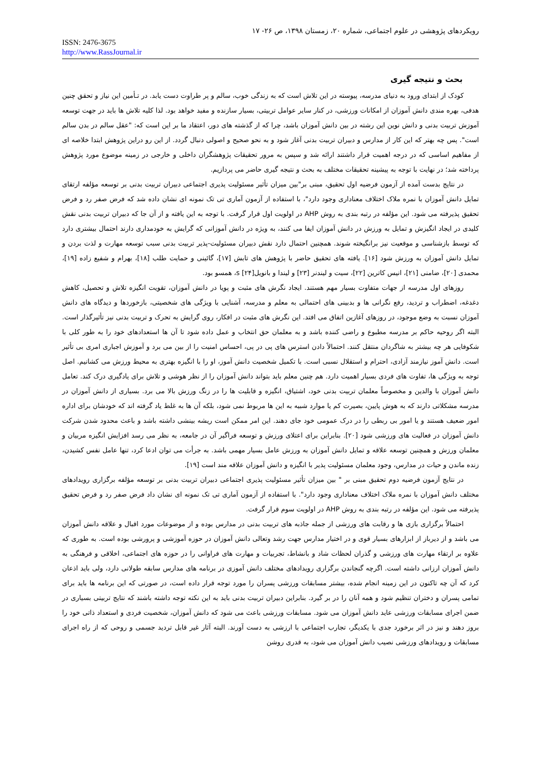رویکردهای پژوهشی در علوم اجتماعی، شماره ۲۰، زمستان ۱۳۹۸، ص ۲۶- ۱۷
ISSN: 2476-3675
http://www.RassJournal.ir
بحث و نتیجه گیری
کودک از ابتدای ورود به دنیای مدرسه، پیوسته در این تلاش است که به زندگی خوب، سالم و پر طراوت دست یابد. در تـأمین این نیاز و تحقق چنین هدفی، بهره مندی دانش آموزان از امکانات ورزشی، در کنار سایر عوامل تربیتی، بسیار سازنده و مفید خواهد بود. لذا کلیه تلاش ها باید در جهت توسعه آموزش تربیت بدنی و دانش نوین این رشته در بین دانش آموزان باشد، چرا که از گذشته های دور، اعتقاد ما بر این است که: "عقل سالم در بدن سالم است". پس چه بهتر که این کار از مدارس و دبیران تربیت بدنی آغاز شود و به نحو صحیح و اصولی دنبال گردد. از این رو دراین پژوهش ابتدا خلاصه ای از مفاهیم اساسی که در درجه اهمیت قرار داشتند ارائه شد و سپس به مرور تحقیقات پژوهشگران داخلی و خارجی در زمینه موضوع مورد پژوهش پرداخته شد؛ در نهایت با توجه به پیشینه تحقیقات مختلف به بحث و نتیجه گیری حاضر می پردازیم.
در نتایج بدست آمده از آزمون فرضیه اول تحقیق، مبنی بر"بین میزان تأثیر مسئولیت پذیری اجتماعی دبیران تربیت بدنی بر توسعه مؤلفه ارتقای تمایل دانش آموزان با نمره ملاک اختلاف معناداری وجود دارد"، با استفاده از آزمون آماری تی تک نمونه ای نشان داده شد که فرض صفر رد و فرض تحقیق پذیرفته می شود. این مؤلفه در رتبه بندی به روش AHP در اولویت اول قرار گرفت. با توجه به این یافته و از آن جا که دبیران تربیت بدنی نقش کلیدی در ایجاد انگیزش و تمایل به ورزش در دانش آموزان ایفا می کنند، به ویژه در دانش آموزانی که گرایش به خودمداری دارند احتمال بیشتری دارد که توسط بازشناسی و موقعیت نیز برانگیخته شوند. همچنین احتمال دارد نقش دبیران مسئولیت-پذیر تربیت بدنی سبب توسعه مهارت و لذت بردن و تمایل دانش آموزان به ورزش شود [۱۶]. یافته های تحقیق حاضر با پژوهش های تابش [۱۷]، گائینی و حمایت طلب [۱۸]، بهرام و شفیع زاده [۱۹]، محمدی [۲۰]، ضامنی [۲۱]، انیس کاترین [۲۲]، سیت و لیندنر [۲۳] و لیندا و بانویلs [۲۴]، همسو بود.
روزهای اول مدرسه از جهات متفاوت بسیار مهم هستند. ایجاد نگرش های مثبت و پویا در دانش آموزان، تقویت انگیزه تلاش و تحصیل، کاهش دغدغه، اضطراب و تردید، رفع نگرانی ها و بدبینی های احتمالی به معلم و مدرسه، آشنایی با ویژگی های شخصیتی، بازخوردها و دیدگاه های دانش آموزان نسبت به وضع موجود، در روزهای آغازین اتفاق می افتد. این نگرش های مثبت در افکار، روی گرایش به تحرک و تربیت بدنی نیز تأثیرگذار است. البته اگر روحیه حاکم بر مدرسه مطبوع و راضی کننده باشد و به معلمان حق انتخاب و عمل داده شود تا آن ها استعدادهای خود را به طور کلی با شکوفایی هر چه بیشتر به شاگردان منتقل کنند. احتمالاً دادن استرس های پی در پی، احساس امنیت را از بین می برد و آموزش اجباری امری بی تأثیر است. دانش آموز نیازمند آزادی، احترام و استقلال نسبی است. با تکمیل شخصیت دانش آموز، او را با انگیزه بهتری به محیط ورزش می کشانیم. اصل توجه به ویژگی ها، تفاوت های فردی بسیار اهمیت دارد. هم چنین معلم باید بتواند دانش آموزان را از نظر هوشی و تلاش برای یادگیری درک کند. تعامل دانش آموزان با والدین و مخصوصاً معلمان تربیت بدنی خود، اشتیاق، انگیزه و قابلیت ها را در زنگ ورزش بالا می برد. بسیاری از دانش آموزان در مدرسه مشکلاتی دارند که به هوش پایین، بصیرت کم یا موارد شبیه به این ها مربوط نمی شود، بلکه آن ها به غلط یاد گرفته اند که خودشان برای اداره امور ضعیف هستند و یا امور بی ربطی را در درک عمومی خود جای دهند. این امر ممکن است ریشه بینشی داشته باشد و باعث محدود شدن شرکت دانش آموزان در فعالیت های ورزشی شود [۲۰]. بنابراین برای اعتلای ورزش و توسعه فراگیر آن در جامعه، به نظر می رسد افزایش انگیزه مربیان و معلمان ورزش و همچنین توسعه علاقه و تمایل دانش آموزان به ورزش عامل بسیار مهمی باشد. به جرأت می توان ادعا کرد، تنها عامل نفس کشیدن، زنده ماندن و حیات در مدارس، وجود معلمان مسئولیت پذیر با انگیزه و دانش آموزان علاقه مند است [۱۹].
در نتایج آزمون فرضیه دوم تحقیق مبنی بر " بین میزان تأثیر مسئولیت پذیری اجتماعی دبیران تربیت بدنی بر توسعه مؤلفه برگزاری رویدادهای مختلف دانش آموزان با نمره ملاک اختلاف معناداری وجود دارد". با استفاده از آزمون آماری تی تک نمونه ای نشان داد فرض صفر رد و فرض تحقیق پذیرفته می شود. این مؤلفه در رتبه بندی به روش AHP در اولویت سوم قرار گرفت.
احتمالاً برگزاری بازی ها و رقابت های ورزشی از جمله جاذبه های تربیت بدنی در مدارس بوده و از موضوعات مورد اقبال و علاقه دانش آموزان می باشد و از دیرباز از ابزارهای بسیار قوی و در اختیار مدارس جهت رشد وتعالی دانش آموزان در حوزه آموزشی و پرورشی بوده است. به طوری که علاوه بر ارتقاء مهارت های ورزشی و گذران لحظات شاد و بانشاط، تجربیات و مهارت های فراوانی را در حوزه های اجتماعی، اخلاقی و فرهنگی به دانش آموزان ارزانی داشته است. اگرچه گنجاندن برگزاری رویدادهای مختلف دانش آموزی در برنامه های مدارس سابقه طولانی دارد، ولی باید اذعان کرد که آن چه تاکنون در این زمینه انجام شده، بیشتر مسابقات ورزشی پسران را مورد توجه قرار داده است، در صورتی که این برنامه ها باید برای تمامی پسران و دختران تنظیم شود و همه آنان را در بر گیرد. بنابراین دبیران تربیت بدنی باید به این نکته توجه داشته باشند که نتایج تربیتی بسیاری در ضمن اجرای مسابقات ورزشی عاید دانش آموزان می شود. مسابقات ورزشی باعث می شود که دانش آموزان، شخصیت فردی و استعداد ذاتی خود را بروز دهند و نیز در اثر برخورد جدی با یکدیگر، تجارب اجتماعی با ارزشی به دست آورند. البته آثار غیر قابل تردید جسمی و روحی که از راه اجرای مسابقات و رویدادهای ورزشی نصیب دانش آموزان می شود، به قدری روشن